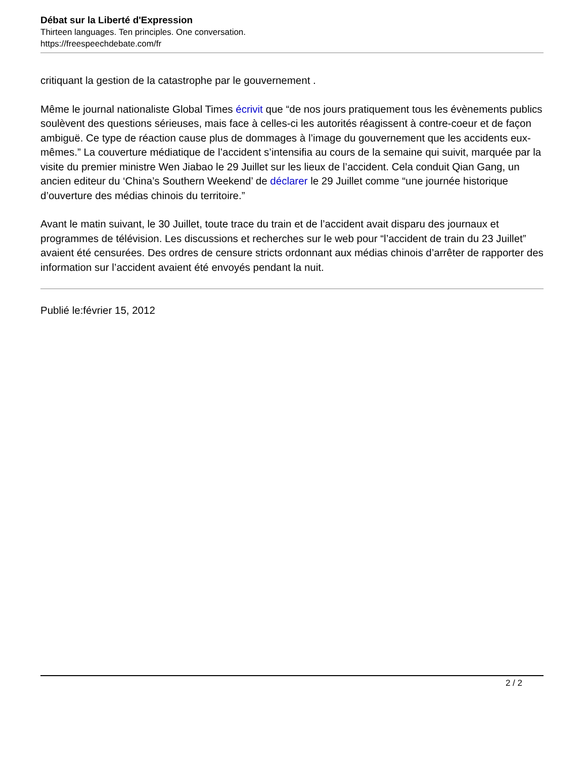Débat sur la Liberté d'Expression
Thirteen languages. Ten principles. One conversation.
https://freespeechdebate.com/fr
critiquant la gestion de la catastrophe par le gouvernement .
Même le journal nationaliste Global Times écrivit que “de nos jours pratiquement tous les évènements publics soulèvent des questions sérieuses, mais face à celles-ci les autorités réagissent à contre-coeur et de façon ambiguë. Ce type de réaction cause plus de dommages à l’image du gouvernement que les accidents eux-mêmes.” La couverture médiatique de l’accident s’intensifia au cours de la semaine qui suivit, marquée par la visite du premier ministre Wen Jiabao le 29 Juillet sur les lieux de l’accident. Cela conduit Qian Gang, un ancien editeur du ‘China’s Southern Weekend’ de déclarer le 29 Juillet comme “une journée historique d’ouverture des médias chinois du territoire.”
Avant le matin suivant, le 30 Juillet, toute trace du train et de l’accident avait disparu des journaux et programmes de télévision. Les discussions et recherches sur le web pour “l’accident de train du 23 Juillet” avaient été censurées. Des ordres de censure stricts ordonnant aux médias chinois d’arrêter de rapporter des information sur l’accident avaient été envoyés pendant la nuit.
Publié le:février 15, 2012
2 / 2